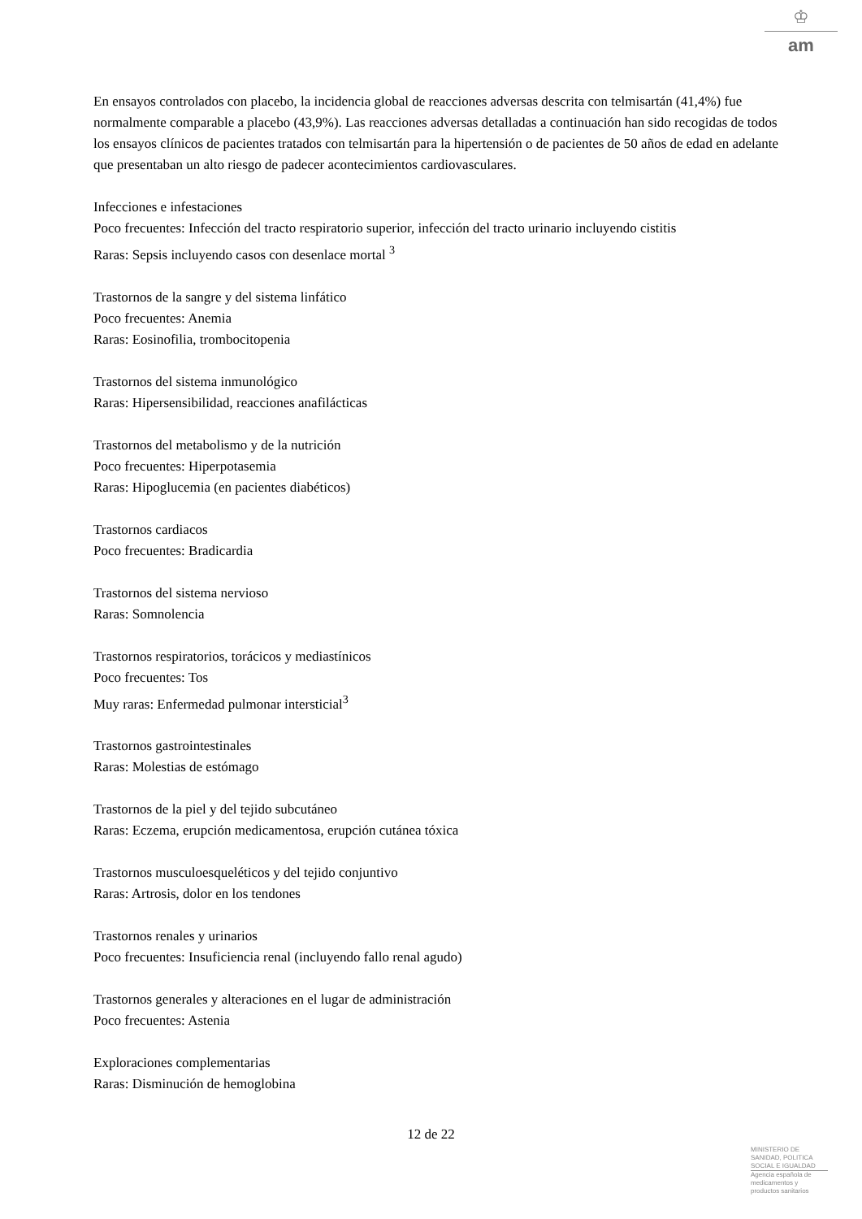♔
am
En ensayos controlados con placebo, la incidencia global de reacciones adversas descrita con telmisartán (41,4%) fue normalmente comparable a placebo (43,9%). Las reacciones adversas detalladas a continuación han sido recogidas de todos los ensayos clínicos de pacientes tratados con telmisartán para la hipertensión o de pacientes de 50 años de edad en adelante que presentaban un alto riesgo de padecer acontecimientos cardiovasculares.
Infecciones e infestaciones
Poco frecuentes: Infección del tracto respiratorio superior, infección del tracto urinario incluyendo cistitis
Raras: Sepsis incluyendo casos con desenlace mortal <sup>3</sup>
Trastornos de la sangre y del sistema linfático
Poco frecuentes: Anemia
Raras: Eosinofilia, trombocitopenia
Trastornos del sistema inmunológico
Raras: Hipersensibilidad, reacciones anafilácticas
Trastornos del metabolismo y de la nutrición
Poco frecuentes: Hiperpotasemia
Raras: Hipoglucemia (en pacientes diabéticos)
Trastornos cardiacos
Poco frecuentes: Bradicardia
Trastornos del sistema nervioso
Raras: Somnolencia
Trastornos respiratorios, torácicos y mediastínicos
Poco frecuentes: Tos
Muy raras: Enfermedad pulmonar intersticial<sup>3</sup>
Trastornos gastrointestinales
Raras: Molestias de estómago
Trastornos de la piel y del tejido subcutáneo
Raras: Eczema, erupción medicamentosa, erupción cutánea tóxica
Trastornos musculoesqueléticos y del tejido conjuntivo
Raras: Artrosis, dolor en los tendones
Trastornos renales y urinarios
Poco frecuentes: Insuficiencia renal (incluyendo fallo renal agudo)
Trastornos generales y alteraciones en el lugar de administración
Poco frecuentes: Astenia
Exploraciones complementarias
Raras: Disminución de hemoglobina
12 de 22
MINISTERIO DE
SANIDAD, POLITICA
SOCIAL E IGUALDAD
Agencia española de
medicamentos y
productos sanitarios